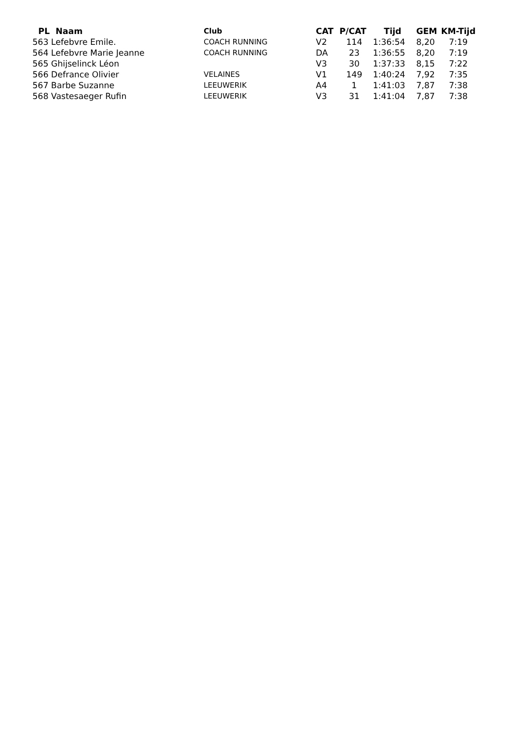| PL Naam | Club | CAT | P/CAT | Tijd | GEM | KM-Tijd |
| --- | --- | --- | --- | --- | --- | --- |
| 563 Lefebvre Emile. | COACH RUNNING | V2 | 114 | 1:36:54 | 8,20 | 7:19 |
| 564 Lefebvre Marie Jeanne | COACH RUNNING | DA | 23 | 1:36:55 | 8,20 | 7:19 |
| 565 Ghijselinck Léon | | V3 | 30 | 1:37:33 | 8,15 | 7:22 |
| 566 Defrance Olivier | VELAINES | V1 | 149 | 1:40:24 | 7,92 | 7:35 |
| 567 Barbe Suzanne | LEEUWERIK | A4 | 1 | 1:41:03 | 7,87 | 7:38 |
| 568 Vastesaeger Rufin | LEEUWERIK | V3 | 31 | 1:41:04 | 7,87 | 7:38 |